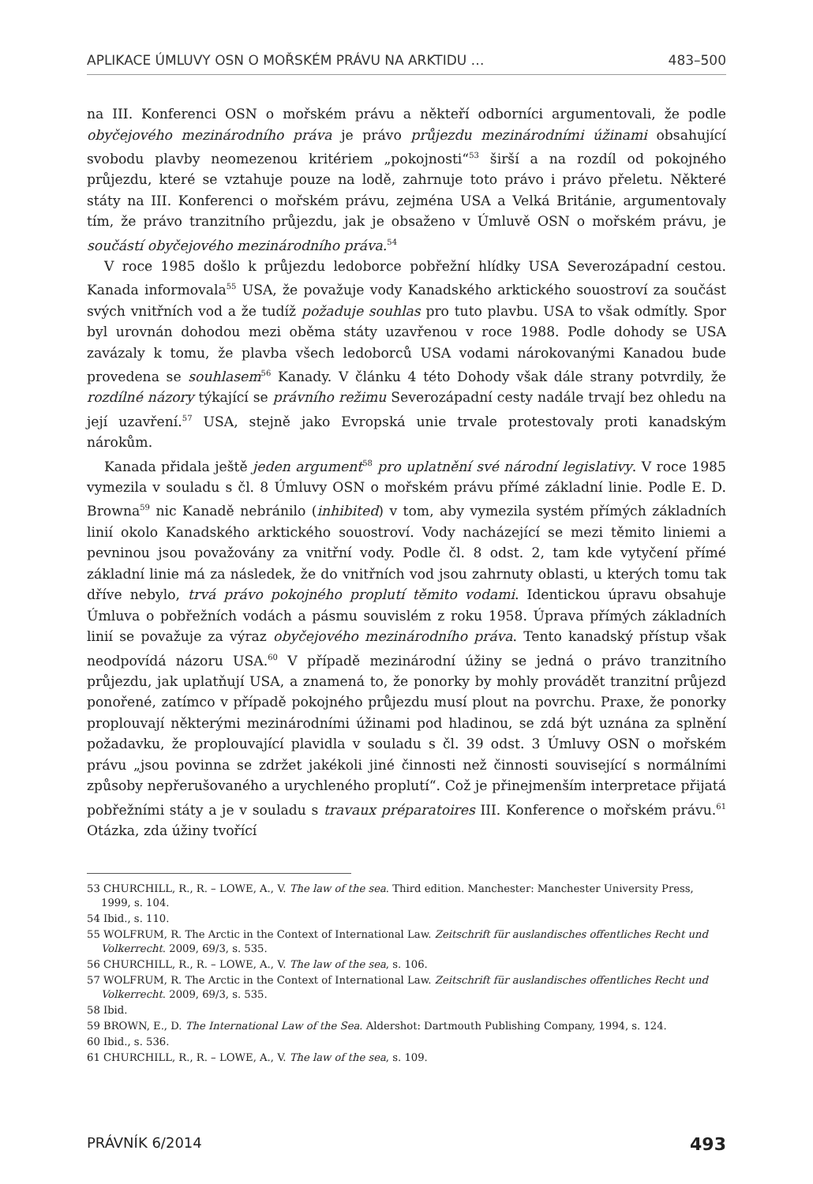APLIKACE ÚMLUVY OSN O MOŘSKÉM PRÁVU NA ARKTIDU … 483–500
na III. Konferenci OSN o mořském právu a někteří odborníci argumentovali, že podle obyčejového mezinárodního práva je právo průjezdu mezinárodními úžinami obsahující svobodu plavby neomezenou kritériem „pokojnosti“<sup>53</sup> širší a na rozdíl od pokojného průjezdu, které se vztahuje pouze na lodě, zahrnuje toto právo i právo přeletu. Některé státy na III. Konferenci o mořském právu, zejména USA a Velká Británie, argumentovaly tím, že právo tranzitního průjezdu, jak je obsaženo v Úmluvě OSN o mořském právu, je součástí obyčejového mezinárodního práva.<sup>54</sup>
V roce 1985 došlo k průjezdu ledoborce pobřežní hlídky USA Severozápadní cestou. Kanada informovala<sup>55</sup> USA, že považuje vody Kanadského arktického souostroví za součást svých vnitřních vod a že tudíž požaduje souhlas pro tuto plavbu. USA to však odmítly. Spor byl urovnán dohodou mezi oběma státy uzavřenou v roce 1988. Podle dohody se USA zavázaly k tomu, že plavba všech ledoborců USA vodami nárokovanými Kanadou bude provedena se souhlasem<sup>56</sup> Kanady. V článku 4 této Dohody však dále strany potvrdily, že rozdílné názory týkající se právního režimu Severozápadní cesty nadále trvají bez ohledu na její uzavření.<sup>57</sup> USA, stejně jako Evropská unie trvale protestovaly proti kanadským nárokům.
Kanada přidala ještě jeden argument<sup>58</sup> pro uplatnění své národní legislativy. V roce 1985 vymezila v souladu s čl. 8 Úmluvy OSN o mořském právu přímé základní linie. Podle E. D. Browna<sup>59</sup> nic Kanadě nebránilo (inhibited) v tom, aby vymezila systém přímých základních linií okolo Kanadského arktického souostroví. Vody nacházející se mezi těmito liniemi a pevninou jsou považovány za vnitřní vody. Podle čl. 8 odst. 2, tam kde vytyčení přímé základní linie má za následek, že do vnitřních vod jsou zahrnuty oblasti, u kterých tomu tak dříve nebylo, trvá právo pokojného proplutí těmito vodami. Identickou úpravu obsahuje Úmluva o pobřežních vodách a pásmu souvislém z roku 1958. Úprava přímých základních linií se považuje za výraz obyčejového mezinárodního práva. Tento kanadský přístup však neodpovídá názoru USA.<sup>60</sup> V případě mezinárodní úžiny se jedná o právo tranzitního průjezdu, jak uplatňují USA, a znamená to, že ponorky by mohly provádět tranzitní průjezd ponořené, zatímco v případě pokojného průjezdu musí plout na povrchu. Praxe, že ponorky proplouvají některými mezinárodními úžinami pod hladinou, se zdá být uznána za splnění požadavku, že proplouvající plavidla v souladu s čl. 39 odst. 3 Úmluvy OSN o mořském právu „jsou povinna se zdržet jakékoli jiné činnosti než činnosti související s normálními způsoby nepřerušovaného a urychleného proplutí“. Což je přinejmenším interpretace přijatá pobřežními státy a je v souladu s travaux préparatoires III. Konference o mořském právu.<sup>61</sup> Otázka, zda úžiny tvořící
53 CHURCHILL, R., R. – LOWE, A., V. The law of the sea. Third edition. Manchester: Manchester University Press, 1999, s. 104.
54 Ibid., s. 110.
55 WOLFRUM, R. The Arctic in the Context of International Law. Zeitschrift für auslandisches offentliches Recht und Volkerrecht. 2009, 69/3, s. 535.
56 CHURCHILL, R., R. – LOWE, A., V. The law of the sea, s. 106.
57 WOLFRUM, R. The Arctic in the Context of International Law. Zeitschrift für auslandisches offentliches Recht und Volkerrecht. 2009, 69/3, s. 535.
58 Ibid.
59 BROWN, E., D. The International Law of the Sea. Aldershot: Dartmouth Publishing Company, 1994, s. 124.
60 Ibid., s. 536.
61 CHURCHILL, R., R. – LOWE, A., V. The law of the sea, s. 109.
PRÁVNÍK 6/2014 493